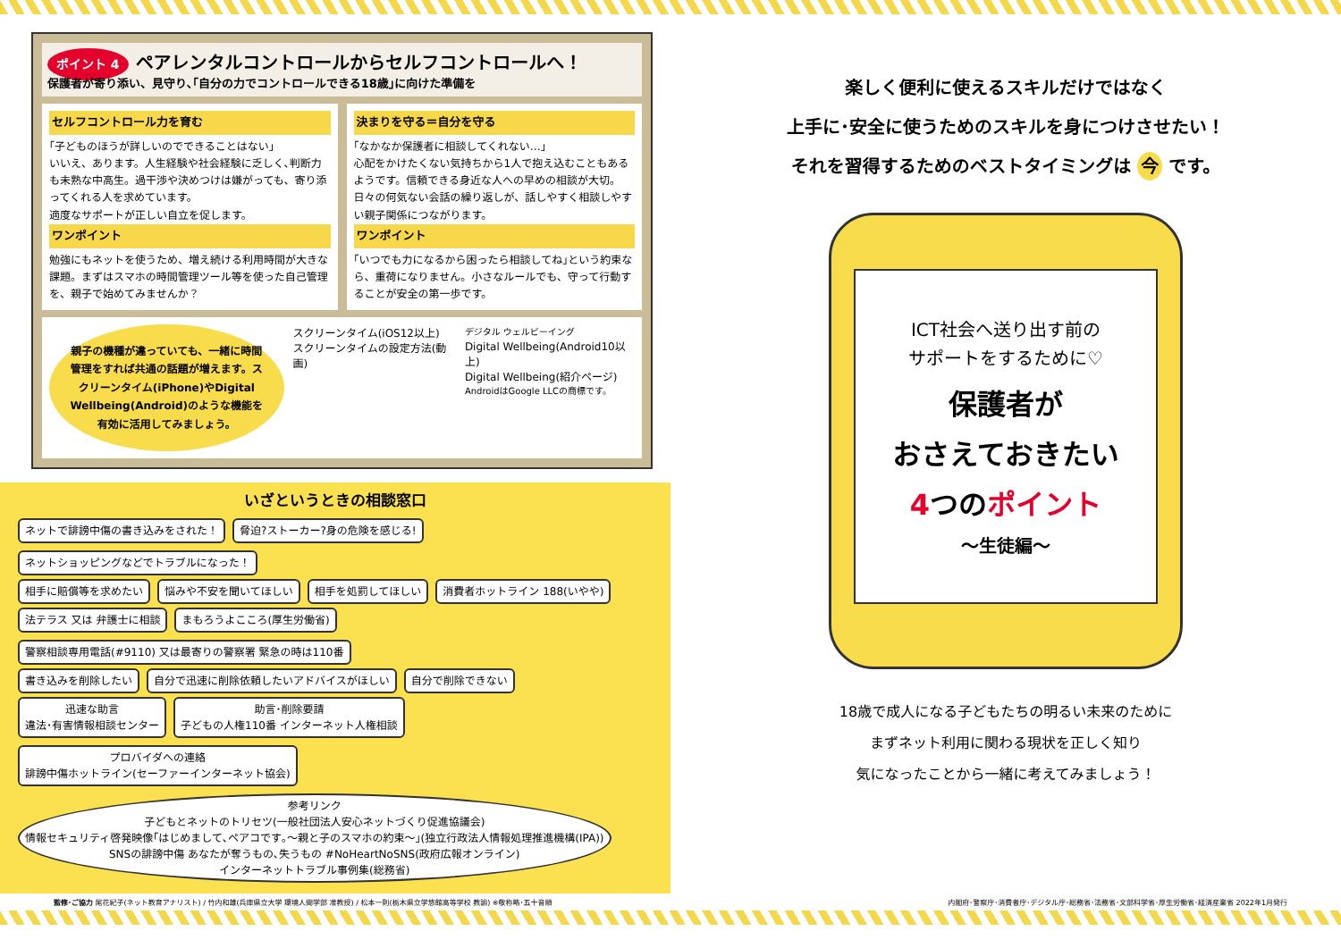ポイント 4 ペアレンタルコントロールからセルフコントロールへ！
保護者が寄り添い、見守り､｢自分の力でコントロールできる18歳｣に向けた準備を
セルフコントロール力を育む
｢子どものほうが詳しいのでできることはない｣
いいえ、あります。人生経験や社会経験に乏しく､判断力も未熟な中高生。過干渉や決めつけは嫌がっても、寄り添ってくれる人を求めています。
適度なサポートが正しい自立を促します。
ワンポイント
勉強にもネットを使うため、増え続ける利用時間が大きな課題。まずはスマホの時間管理ツール等を使った自己管理を、親子で始めてみませんか？
決まりを守る＝自分を守る
｢なかなか保護者に相談してくれない…｣
心配をかけたくない気持ちから1人で抱え込むこともあるようです。信頼できる身近な人への早めの相談が大切。日々の何気ない会話の繰り返しが、話しやすく相談しやすい親子関係につながります。
ワンポイント
｢いつでも力になるから困ったら相談してね｣という約束なら、重荷になりません。小さなルールでも、守って行動することが安全の第一歩です。
親子の機種が違っていても、一緒に時間管理をすれば共通の話題が増えます。スクリーンタイム(iPhone)やDigital Wellbeing(Android)のような機能を有効に活用してみましょう。
スクリーンタイム(iOS12以上)
スクリーンタイムの設定方法(動画)
デジタル ウェルビーイング
Digital Wellbeing(Android10以上)
Digital Wellbeing(紹介ページ)
AndroidはGoogle LLCの商標です。
いざというときの相談窓口
ネットで誹謗中傷の書き込みをされた！
脅迫?ストーカー?身の危険を感じる!
ネットショッピングなどでトラブルになった！
相手に賠償等を求めたい
悩みや不安を聞いてほしい
相手を処罰してほしい
消費者ホットライン 188(いやや)
法テラス 又は 弁護士に相談
まもろうよこころ(厚生労働省)
警察相談専用電話(#9110) 又は最寄りの警察署 緊急の時は110番
書き込みを削除したい
自分で迅速に削除依頼したいアドバイスがほしい
自分で削除できない
迅速な助言
違法･有害情報相談センター
助言･削除要請
子どもの人権110番 インターネット人権相談
プロバイダへの連絡
誹謗中傷ホットライン(セーファーインターネット協会)
参考リンク
子どもとネットのトリセツ(一般社団法人安心ネットづくり促進協議会)
情報セキュリティ啓発映像｢はじめまして､ペアコです｡～親と子のスマホの約束～｣(独立行政法人情報処理推進機構(IPA))
SNSの誹謗中傷 あなたが奪うもの､失うもの #NoHeartNoSNS(政府広報オンライン)
インターネットトラブル事例集(総務省)
楽しく便利に使えるスキルだけではなく
上手に･安全に使うためのスキルを身につけさせたい！
それを習得するためのベストタイミングは 今 です。
ICT社会へ送り出す前の
サポートをするために♡
保護者が
おさえておきたい
4つのポイント
～生徒編～
18歳で成人になる子どもたちの明るい未来のために
まずネット利用に関わる現状を正しく知り
気になったことから一緒に考えてみましょう！
監修･ご協力 尾花紀子(ネット教育アナリスト) / 竹内和雄(兵庫県立大学 環境人間学部 准教授) / 松本一則(栃木県立学悠館高等学校 教諭) ※敬称略･五十音順 内閣府･警察庁･消費者庁･デジタル庁･総務省･法務省･文部科学省･厚生労働省･経済産業省 2022年1月発行